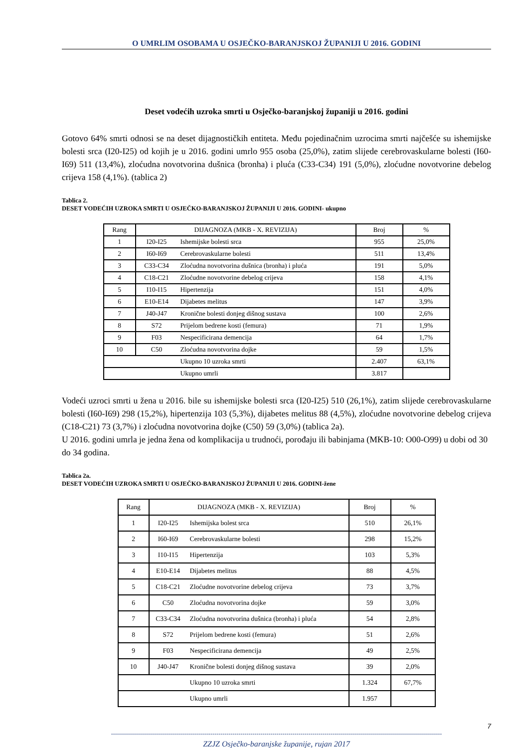O UMRLIM OSOBAMA U OSJEČKO-BARANJSKOJ ŽUPANIJI U 2016. GODINI
Deset vodećih uzroka smrti u Osječko-baranjskoj županiji u 2016. godini
Gotovo 64% smrti odnosi se na deset dijagnostičkih entiteta. Među pojedinačnim uzrocima smrti najčešće su ishemijske bolesti srca (I20-I25) od kojih je u 2016. godini umrlo 955 osoba (25,0%), zatim slijede cerebrovaskularne bolesti (I60-I69) 511 (13,4%), zloćudna novotvorina dušnica (bronha) i pluća (C33-C34) 191 (5,0%), zloćudne novotvorine debelog crijeva 158 (4,1%). (tablica 2)
Tablica 2.
DESET VODEĆIH UZROKA SMRTI U OSJEČKO-BARANJSKOJ ŽUPANIJI U 2016. GODINI- ukupno
| Rang | DIJAGNOZA (MKB - X. REVIZIJA) | | Broj | % |
| 1 | I20-I25 | Ishemijske bolesti srca | 955 | 25,0% |
| 2 | I60-I69 | Cerebrovaskularne bolesti | 511 | 13,4% |
| 3 | C33-C34 | Zloćudna novotvorina dušnica (bronha) i pluća | 191 | 5,0% |
| 4 | C18-C21 | Zloćudne novotvorine debelog crijeva | 158 | 4,1% |
| 5 | I10-I15 | Hipertenzija | 151 | 4,0% |
| 6 | E10-E14 | Dijabetes melitus | 147 | 3,9% |
| 7 | J40-J47 | Kronične bolesti donjeg dišnog sustava | 100 | 2,6% |
| 8 | S72 | Prijelom bedrene kosti (femura) | 71 | 1,9% |
| 9 | F03 | Nespecificirana demencija | 64 | 1,7% |
| 10 | C50 | Zloćudna novotvorina dojke | 59 | 1,5% |
| | | Ukupno 10 uzroka smrti | 2.407 | 63,1% |
| | | Ukupno umrli | 3.817 | |
Vodeći uzroci smrti u žena u 2016. bile su ishemijske bolesti srca (I20-I25) 510 (26,1%), zatim slijede cerebrovaskularne bolesti (I60-I69) 298 (15,2%), hipertenzija 103 (5,3%), dijabetes melitus 88 (4,5%), zloćudne novotvorine debelog crijeva (C18-C21) 73 (3,7%) i zloćudna novotvorina dojke (C50) 59 (3,0%) (tablica 2a).
U 2016. godini umrla je jedna žena od komplikacija u trudnoći, porođaju ili babinjama (MKB-10: O00-O99) u dobi od 30 do 34 godina.
Tablica 2a.
DESET VODEĆIH UZROKA SMRTI U OSJEČKO-BARANJSKOJ ŽUPANIJI U 2016. GODINI-žene
| Rang | DIJAGNOZA (MKB - X. REVIZIJA) | | Broj | % |
| 1 | I20-I25 | Ishemijska bolest srca | 510 | 26,1% |
| 2 | I60-I69 | Cerebrovaskularne bolesti | 298 | 15,2% |
| 3 | I10-I15 | Hipertenzija | 103 | 5,3% |
| 4 | E10-E14 | Dijabetes melitus | 88 | 4,5% |
| 5 | C18-C21 | Zloćudne novotvorine debelog crijeva | 73 | 3,7% |
| 6 | C50 | Zloćudna novotvorina dojke | 59 | 3,0% |
| 7 | C33-C34 | Zloćudna novotvorina dušnica (bronha) i pluća | 54 | 2,8% |
| 8 | S72 | Prijelom bedrene kosti (femura) | 51 | 2,6% |
| 9 | F03 | Nespecificirana demencija | 49 | 2,5% |
| 10 | J40-J47 | Kronične bolesti donjeg dišnog sustava | 39 | 2,0% |
| | | Ukupno 10 uzroka smrti | 1.324 | 67,7% |
| | | Ukupno umrli | 1.957 | |
7
----------------------------------------------------------------------------------------------------------------------------------------------------------------------
ZZJZ Osječko-baranjske županije, rujan 2017